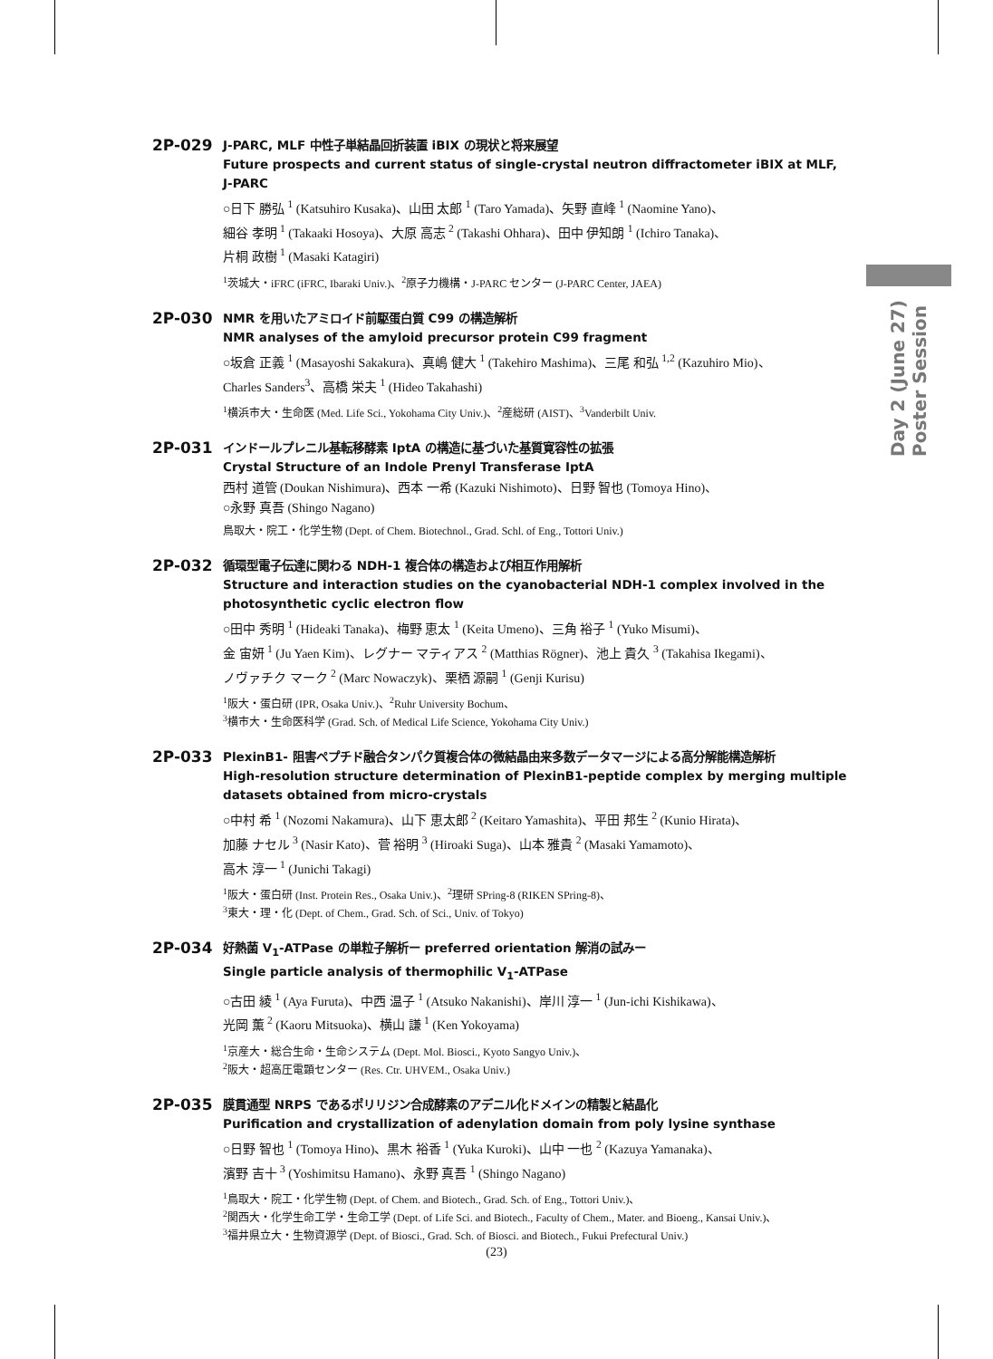2P-029
J-PARC, MLF 中性子単結晶回折装置 iBIX の現状と将来展望
Future prospects and current status of single-crystal neutron diffractometer iBIX at MLF, J-PARC
○日下 勝弘 <sup>1</sup> (Katsuhiro Kusaka)、山田 太郎 <sup>1</sup> (Taro Yamada)、矢野 直峰 <sup>1</sup> (Naomine Yano)、
細谷 孝明 <sup>1</sup> (Takaaki Hosoya)、大原 高志 <sup>2</sup> (Takashi Ohhara)、田中 伊知朗 <sup>1</sup> (Ichiro Tanaka)、
片桐 政樹 <sup>1</sup> (Masaki Katagiri)
<sup>1</sup> 茨城大・iFRC (iFRC, Ibaraki Univ.)、<sup>2</sup>原子力機構・J-PARC センター (J-PARC Center, JAEA)
2P-030
NMR を用いたアミロイド前駆蛋白質 C99 の構造解析
NMR analyses of the amyloid precursor protein C99 fragment
○坂倉 正義 <sup>1</sup> (Masayoshi Sakakura)、真嶋 健大 <sup>1</sup> (Takehiro Mashima)、三尾 和弘 <sup>1,2</sup> (Kazuhiro Mio)、
Charles Sanders<sup>3</sup>、高橋 栄夫 <sup>1</sup> (Hideo Takahashi)
<sup>1</sup> 横浜市大・生命医 (Med. Life Sci., Yokohama City Univ.)、<sup>2</sup>産総研 (AIST)、<sup>3</sup>Vanderbilt Univ.
2P-031
インドールプレニル基転移酵素 IptA の構造に基づいた基質寛容性の拡張
Crystal Structure of an Indole Prenyl Transferase IptA
西村 道管 (Doukan Nishimura)、西本 一希 (Kazuki Nishimoto)、日野 智也 (Tomoya Hino)、
○永野 真吾 (Shingo Nagano)
鳥取大・院工・化学生物 (Dept. of Chem. Biotechnol., Grad. Schl. of Eng., Tottori Univ.)
2P-032
循環型電子伝達に関わる NDH-1 複合体の構造および相互作用解析
Structure and interaction studies on the cyanobacterial NDH-1 complex involved in the photosynthetic cyclic electron flow
○田中 秀明 <sup>1</sup> (Hideaki Tanaka)、梅野 恵太 <sup>1</sup> (Keita Umeno)、三角 裕子 <sup>1</sup> (Yuko Misumi)、
金 宙妍 <sup>1</sup> (Ju Yaen Kim)、レグナー マティアス <sup>2</sup> (Matthias Rögner)、池上 貴久 <sup>3</sup> (Takahisa Ikegami)、
ノヴァチク マーク <sup>2</sup> (Marc Nowaczyk)、栗栖 源嗣 <sup>1</sup> (Genji Kurisu)
<sup>1</sup> 阪大・蛋白研 (IPR, Osaka Univ.)、<sup>2</sup>Ruhr University Bochum、
<sup>3</sup> 横市大・生命医科学 (Grad. Sch. of Medical Life Science, Yokohama City Univ.)
2P-033
PlexinB1- 阻害ペプチド融合タンパク質複合体の微結晶由来多数データマージによる高分解能構造解析
High-resolution structure determination of PlexinB1-peptide complex by merging multiple datasets obtained from micro-crystals
○中村 希 <sup>1</sup> (Nozomi Nakamura)、山下 恵太郎 <sup>2</sup> (Keitaro Yamashita)、平田 邦生 <sup>2</sup> (Kunio Hirata)、
加藤 ナセル <sup>3</sup> (Nasir Kato)、菅 裕明 <sup>3</sup> (Hiroaki Suga)、山本 雅貴 <sup>2</sup> (Masaki Yamamoto)、
高木 淳一 <sup>1</sup> (Junichi Takagi)
<sup>1</sup> 阪大・蛋白研 (Inst. Protein Res., Osaka Univ.)、<sup>2</sup>理研 SPring-8 (RIKEN SPring-8)、
<sup>3</sup> 東大・理・化 (Dept. of Chem., Grad. Sch. of Sci., Univ. of Tokyo)
2P-034
好熱菌 V<sub>1</sub>-ATPase の単粒子解析ー preferred orientation 解消の試みー
Single particle analysis of thermophilic V<sub>1</sub>-ATPase
○古田 綾 <sup>1</sup> (Aya Furuta)、中西 温子 <sup>1</sup> (Atsuko Nakanishi)、岸川 淳一 <sup>1</sup> (Jun-ichi Kishikawa)、
光岡 薫 <sup>2</sup> (Kaoru Mitsuoka)、横山 謙 <sup>1</sup> (Ken Yokoyama)
<sup>1</sup> 京産大・総合生命・生命システム (Dept. Mol. Biosci., Kyoto Sangyo Univ.)、
<sup>2</sup> 阪大・超高圧電顕センター (Res. Ctr. UHVEM., Osaka Univ.)
2P-035
膜貫通型 NRPS であるポリリジン合成酵素のアデニル化ドメインの精製と結晶化
Purification and crystallization of adenylation domain from poly lysine synthase
○日野 智也 <sup>1</sup> (Tomoya Hino)、黒木 裕香 <sup>1</sup> (Yuka Kuroki)、山中 一也 <sup>2</sup> (Kazuya Yamanaka)、
濱野 吉十 <sup>3</sup> (Yoshimitsu Hamano)、永野 真吾 <sup>1</sup> (Shingo Nagano)
<sup>1</sup> 鳥取大・院工・化学生物 (Dept. of Chem. and Biotech., Grad. Sch. of Eng., Tottori Univ.)、
<sup>2</sup> 関西大・化学生命工学・生命工学 (Dept. of Life Sci. and Biotech., Faculty of Chem., Mater. and Bioeng., Kansai Univ.)、
<sup>3</sup> 福井県立大・生物資源学 (Dept. of Biosci., Grad. Sch. of Biosci. and Biotech., Fukui Prefectural Univ.)
Day 2 (June 27)
Poster Session
(23)